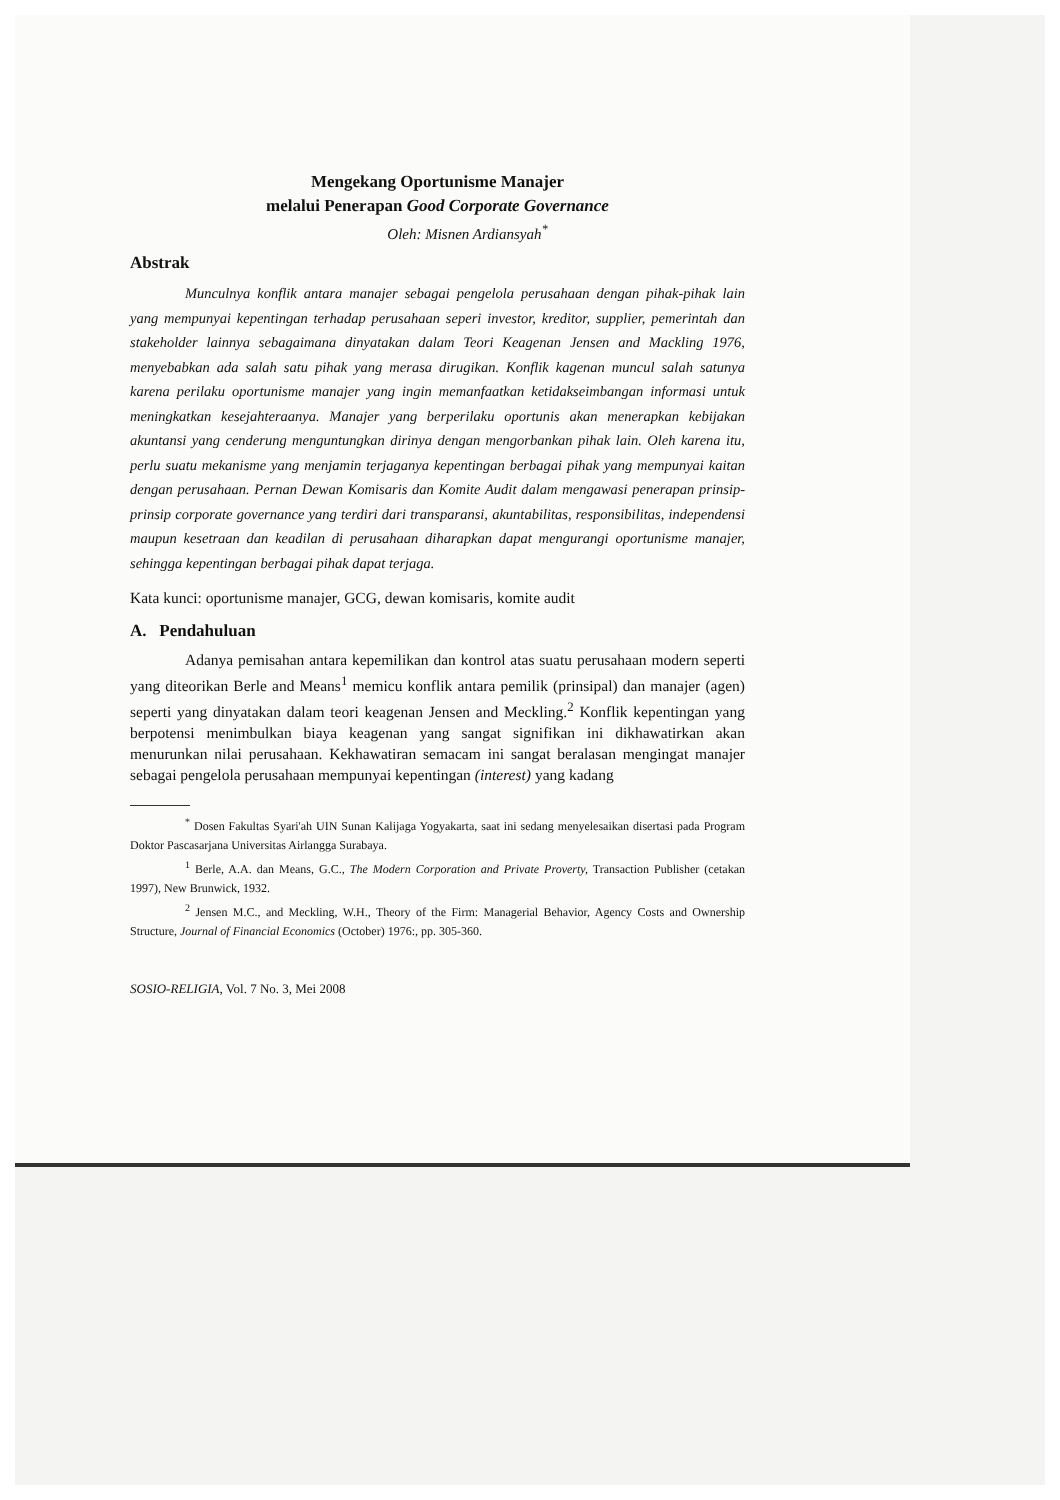Mengekang Oportunisme Manajer
melalui Penerapan Good Corporate Governance
Oleh: Misnen Ardiansyah<sup>*</sup>
Abstrak
Munculnya konflik antara manajer sebagai pengelola perusahaan dengan pihak-pihak lain yang mempunyai kepentingan terhadap perusahaan seperi investor, kreditor, supplier, pemerintah dan stakeholder lainnya sebagaimana dinyatakan dalam Teori Keagenan Jensen and Mackling 1976, menyebabkan ada salah satu pihak yang merasa dirugikan. Konflik kagenan muncul salah satunya karena perilaku oportunisme manajer yang ingin memanfaatkan ketidakseimbangan informasi untuk meningkatkan kesejahteraanya. Manajer yang berperilaku oportunis akan menerapkan kebijakan akuntansi yang cenderung menguntungkan dirinya dengan mengorbankan pihak lain. Oleh karena itu, perlu suatu mekanisme yang menjamin terjaganya kepentingan berbagai pihak yang mempunyai kaitan dengan perusahaan. Pernan Dewan Komisaris dan Komite Audit dalam mengawasi penerapan prinsip-prinsip corporate governance yang terdiri dari transparansi, akuntabilitas, responsibilitas, independensi maupun kesetraan dan keadilan di perusahaan diharapkan dapat mengurangi oportunisme manajer, sehingga kepentingan berbagai pihak dapat terjaga.
Kata kunci: oportunisme manajer, GCG, dewan komisaris, komite audit
A. Pendahuluan
Adanya pemisahan antara kepemilikan dan kontrol atas suatu perusahaan modern seperti yang diteorikan Berle and Means<sup>1</sup> memicu konflik antara pemilik (prinsipal) dan manajer (agen) seperti yang dinyatakan dalam teori keagenan Jensen and Meckling.<sup>2</sup> Konflik kepentingan yang berpotensi menimbulkan biaya keagenan yang sangat signifikan ini dikhawatirkan akan menurunkan nilai perusahaan. Kekhawatiran semacam ini sangat beralasan mengingat manajer sebagai pengelola perusahaan mempunyai kepentingan (interest) yang kadang
<sup>*</sup> Dosen Fakultas Syari'ah UIN Sunan Kalijaga Yogyakarta, saat ini sedang menyelesaikan disertasi pada Program Doktor Pascasarjana Universitas Airlangga Surabaya.
<sup>1</sup> Berle, A.A. dan Means, G.C., The Modern Corporation and Private Proverty, Transaction Publisher (cetakan 1997), New Brunwick, 1932.
<sup>2</sup> Jensen M.C., and Meckling, W.H., Theory of the Firm: Managerial Behavior, Agency Costs and Ownership Structure, Journal of Financial Economics (October) 1976:, pp. 305-360.
SOSIO-RELIGIA, Vol. 7 No. 3, Mei 2008